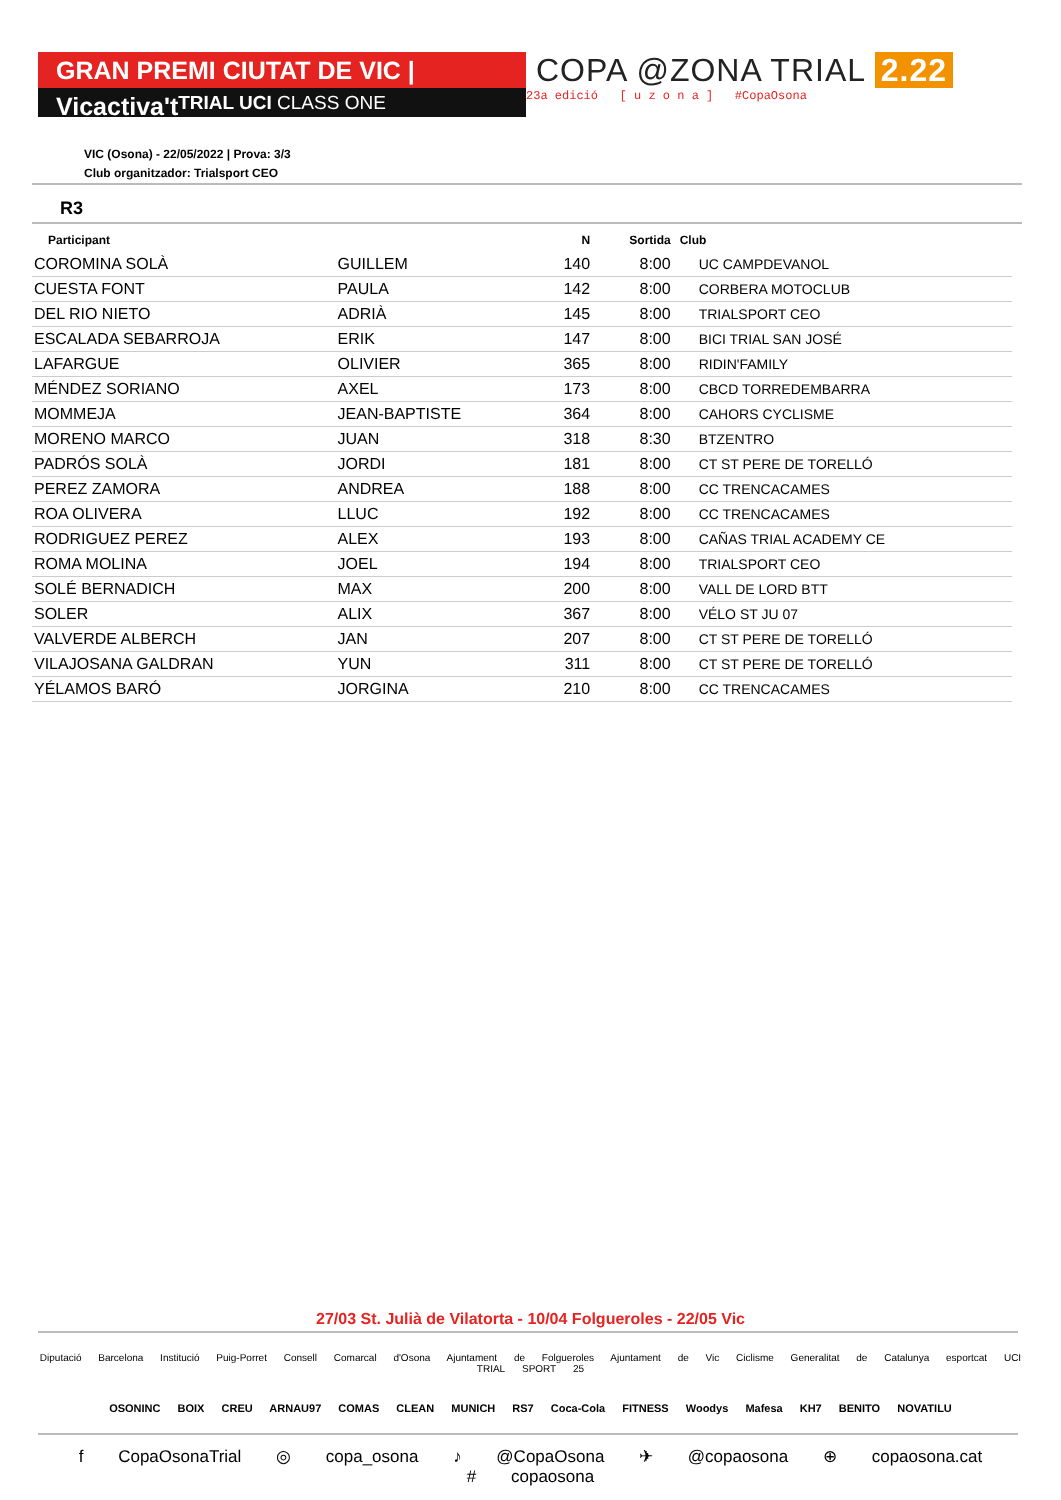GRAN PREMI CIUTAT DE VIC | Vicactiva't
TRIAL UCI CLASS ONE
COPA @ZONA TRIAL 2.22
23a edició [ u z o n a ] #CopaOsona
VIC (Osona) - 22/05/2022 | Prova: 3/3
Club organitzador: Trialsport CEO
R3
| Participant | | N | Sortida | Club |
| --- | --- | --- | --- | --- |
| COROMINA SOLÀ | GUILLEM | 140 | 8:00 | UC CAMPDEVANOL |
| CUESTA FONT | PAULA | 142 | 8:00 | CORBERA MOTOCLUB |
| DEL RIO NIETO | ADRIÀ | 145 | 8:00 | TRIALSPORT CEO |
| ESCALADA SEBARROJA | ERIK | 147 | 8:00 | BICI TRIAL SAN JOSÉ |
| LAFARGUE | OLIVIER | 365 | 8:00 | RIDIN'FAMILY |
| MÉNDEZ SORIANO | AXEL | 173 | 8:00 | CBCD TORREDEMBARRA |
| MOMMEJA | JEAN-BAPTISTE | 364 | 8:00 | CAHORS CYCLISME |
| MORENO MARCO | JUAN | 318 | 8:30 | BTZENTRO |
| PADRÓS SOLÀ | JORDI | 181 | 8:00 | CT ST PERE DE TORELLÓ |
| PEREZ ZAMORA | ANDREA | 188 | 8:00 | CC TRENCACAMES |
| ROA OLIVERA | LLUC | 192 | 8:00 | CC TRENCACAMES |
| RODRIGUEZ PEREZ | ALEX | 193 | 8:00 | CAÑAS TRIAL ACADEMY CE |
| ROMA MOLINA | JOEL | 194 | 8:00 | TRIALSPORT CEO |
| SOLÉ BERNADICH | MAX | 200 | 8:00 | VALL DE LORD BTT |
| SOLER | ALIX | 367 | 8:00 | VÉLO ST JU 07 |
| VALVERDE ALBERCH | JAN | 207 | 8:00 | CT ST PERE DE TORELLÓ |
| VILAJOSANA GALDRAN | YUN | 311 | 8:00 | CT ST PERE DE TORELLÓ |
| YÉLAMOS BARÓ | JORGINA | 210 | 8:00 | CC TRENCACAMES |
27/03 St. Julià de Vilatorta - 10/04 Folgueroles - 22/05 Vic
Diputació Barcelona Institució Puig-Porret Consell Comarcal d'Osona Ajuntament de Folgueroles Ajuntament de Vic Ciclisme Generalitat de Catalunya esportcat UCI TRIAL SPORT 25
OSONINC BOIX CREU ARNAU97 COMAS CLEAN MUNICH RS7 Coca-Cola FITNESS Woodys Mafesa KH7 BENITO NOVATILU
f CopaOsonaTrial ◎ copa_osona ♪ @CopaOsona ✈ @copaosona ⊕ copaosona.cat # copaosona